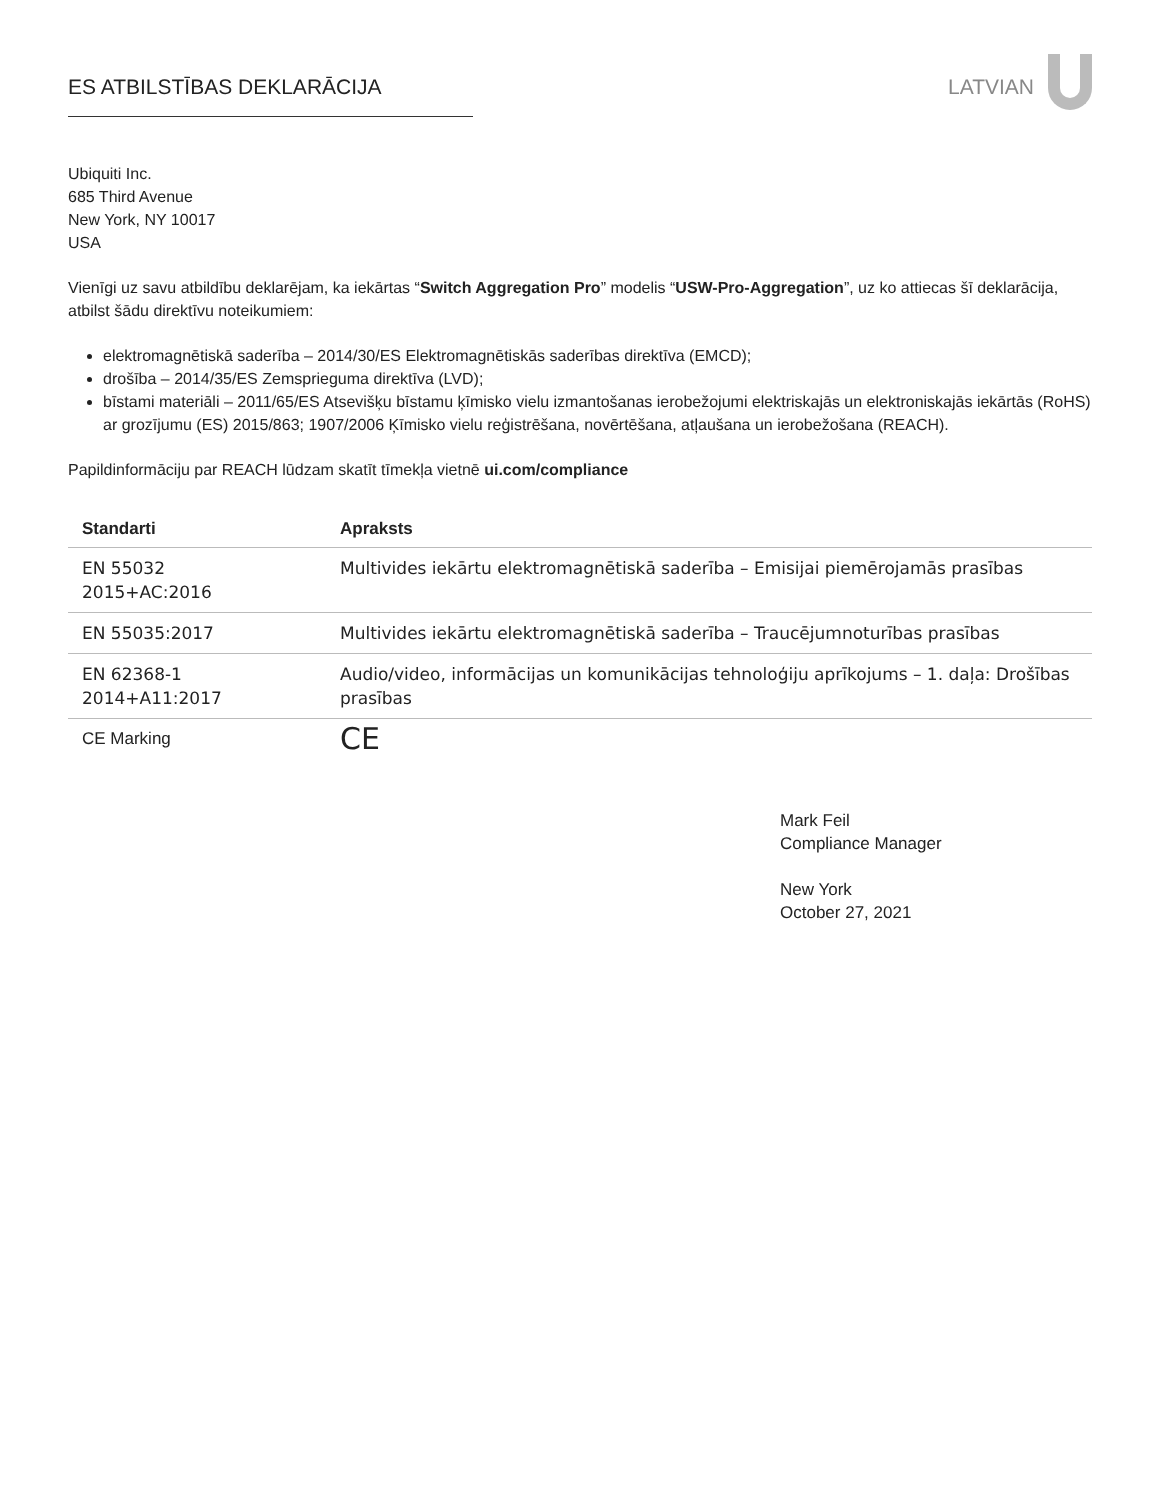ES ATBILSTĪBAS DEKLARĀCIJA LATVIAN
Ubiquiti Inc.
685 Third Avenue
New York, NY 10017
USA
Vienīgi uz savu atbildību deklarējam, ka iekārtas “Switch Aggregation Pro” modelis “USW-Pro-Aggregation”, uz ko attiecas šī deklarācija, atbilst šādu direktīvu noteikumiem:
elektromagnētiskā saderība – 2014/30/ES Elektromagnētiskās saderības direktīva (EMCD);
drošība – 2014/35/ES Zemsprieguma direktīva (LVD);
bīstami materiāli – 2011/65/ES Atsevišķu bīstamu ķīmisko vielu izmantošanas ierobežojumi elektriskajās un elektroniskajās iekārtās (RoHS) ar grozījumu (ES) 2015/863; 1907/2006 Ķīmisko vielu reģistrēšana, novērtēšana, atļaušana un ierobežošana (REACH).
Papildinformāciju par REACH lūdzam skatīt tīmekļa vietnē ui.com/compliance
| Standarti | Apraksts |
| --- | --- |
| EN 55032 2015+AC:2016 | Multivides iekārtu elektromagnētiskā saderība – Emisijai piemērojamās prasības |
| EN 55035:2017 | Multivides iekārtu elektromagnētiskā saderība – Traucējumnoturības prasības |
| EN 62368-1 2014+A11:2017 | Audio/video, informācijas un komunikācijas tehnoloģiju aprīkojums – 1. daļa: Drošības prasības |
| CE Marking | CE |
Mark Feil
Compliance Manager
New York
October 27, 2021